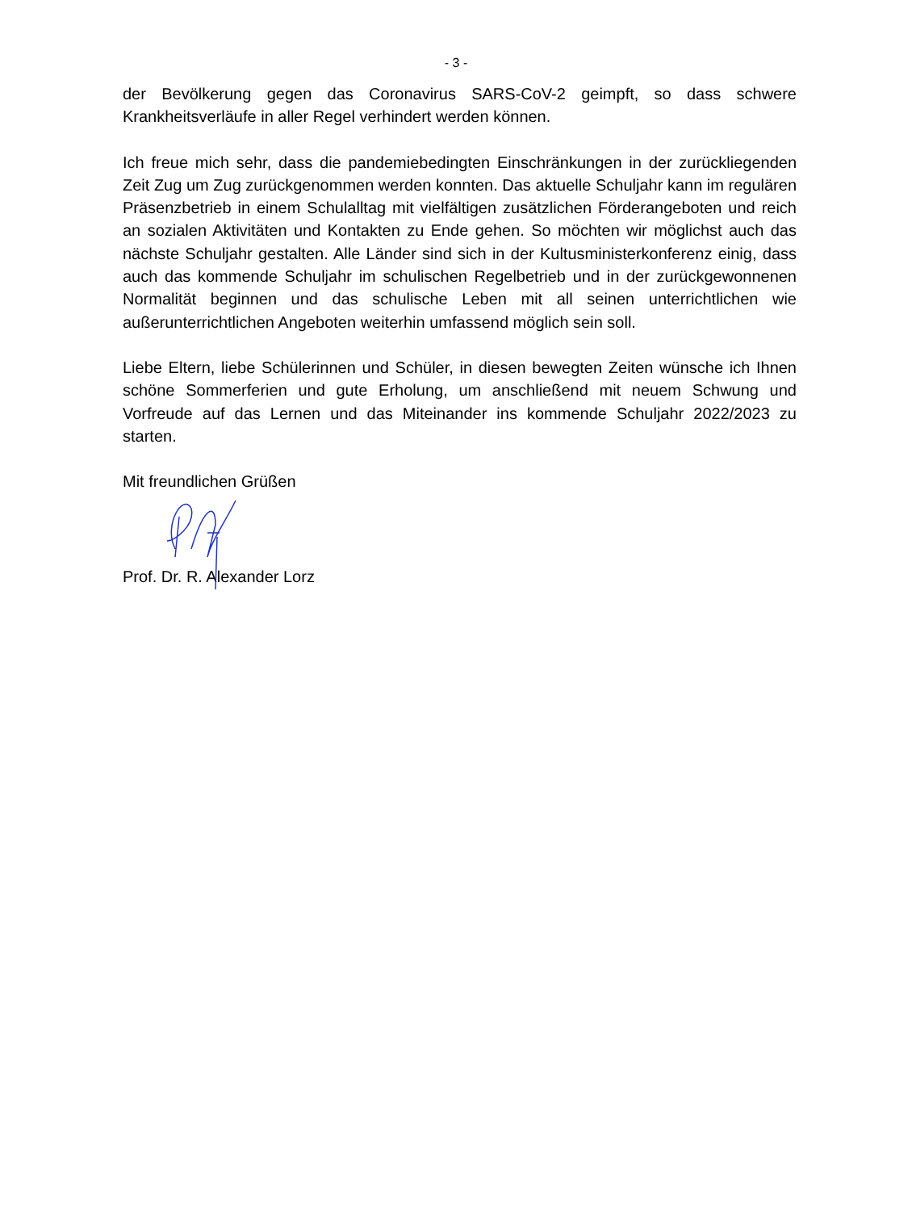- 3 -
der Bevölkerung gegen das Coronavirus SARS-CoV-2 geimpft, so dass schwere Krankheitsverläufe in aller Regel verhindert werden können.
Ich freue mich sehr, dass die pandemiebedingten Einschränkungen in der zurückliegenden Zeit Zug um Zug zurückgenommen werden konnten. Das aktuelle Schuljahr kann im regulären Präsenzbetrieb in einem Schulalltag mit vielfältigen zusätzlichen Förderangeboten und reich an sozialen Aktivitäten und Kontakten zu Ende gehen. So möchten wir möglichst auch das nächste Schuljahr gestalten. Alle Länder sind sich in der Kultusministerkonferenz einig, dass auch das kommende Schuljahr im schulischen Regelbetrieb und in der zurückgewonnenen Normalität beginnen und das schulische Leben mit all seinen unterrichtlichen wie außerunterrichtlichen Angeboten weiterhin umfassend möglich sein soll.
Liebe Eltern, liebe Schülerinnen und Schüler, in diesen bewegten Zeiten wünsche ich Ihnen schöne Sommerferien und gute Erholung, um anschließend mit neuem Schwung und Vorfreude auf das Lernen und das Miteinander ins kommende Schuljahr 2022/2023 zu starten.
Mit freundlichen Grüßen
Prof. Dr. R. Alexander Lorz